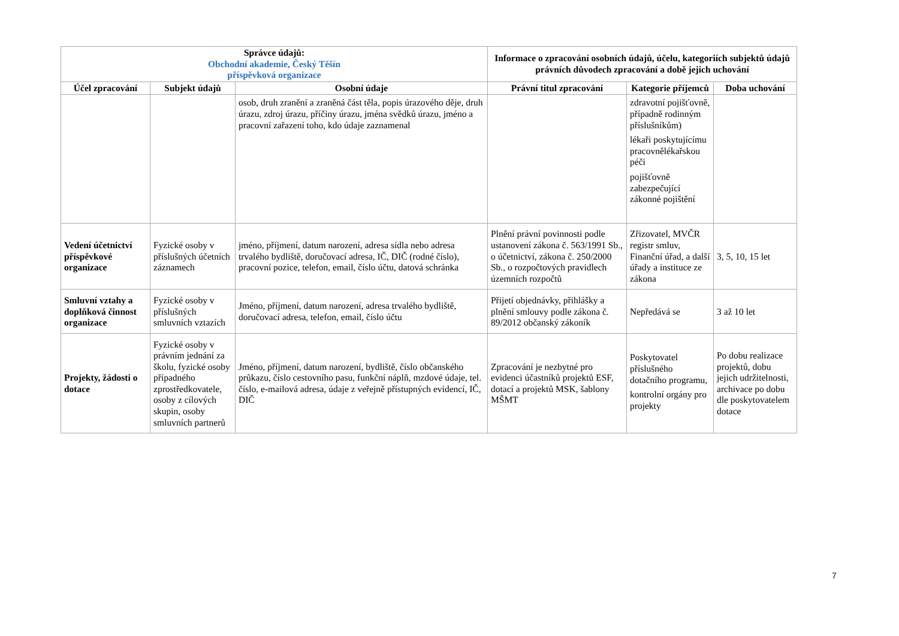| Správce údajů: Obchodní akademie, Český Těšín příspěvková organizace | | | Informace o zpracování osobních údajů, účelu, kategoriích subjektů údajů právních důvodech zpracování a době jejich uchování | | |
| --- | --- | --- | --- | --- | --- |
| Účel zpracování | Subjekt údajů | Osobní údaje | Právní titul zpracování | Kategorie příjemců | Doba uchování |
| | | osob, druh zranění a zraněná část těla, popis úrazového děje, druh úrazu, zdroj úrazu, příčiny úrazu, jména svědků úrazu, jméno a pracovní zařazení toho, kdo údaje zaznamenal | | zdravotní pojišťovně, případně rodinným příslušníkům) lékaři poskytujícímu pracovnělékařskou péči pojišťovně zabezpečující zákonné pojištění | |
| Vedení účetnictví příspěvkové organizace | Fyzické osoby v příslušných účetních záznamech | jméno, příjmení, datum narození, adresa sídla nebo adresa trvalého bydliště, doručovací adresa, IČ, DIČ (rodné číslo), pracovní pozice, telefon, email, číslo účtu, datová schránka | Plnění právní povinnosti podle ustanovení zákona č. 563/1991 Sb., o účetnictví, zákona č. 250/2000 Sb., o rozpočtových pravidlech územních rozpočtů | Zřizovatel, MVČR registr smluv, Finanční úřad, a další úřady a instituce ze zákona | 3, 5, 10, 15 let |
| Smluvní vztahy a doplňková činnost organizace | Fyzické osoby v příslušných smluvních vztazích | Jméno, příjmení, datum narození, adresa trvalého bydliště, doručovací adresa, telefon, email, číslo účtu | Přijetí objednávky, přihlášky a plnění smlouvy podle zákona č. 89/2012 občanský zákoník | Nepředává se | 3 až 10 let |
| Projekty, žádosti o dotace | Fyzické osoby v právním jednání za školu, fyzické osoby případného zprostředkovatele, osoby z cílových skupin, osoby smluvních partnerů | Jméno, příjmení, datum narození, bydliště, číslo občanského průkazu, číslo cestovního pasu, funkční náplň, mzdové údaje, tel. číslo, e-mailová adresa, údaje z veřejně přístupných evidencí, IČ, DIČ | Zpracování je nezbytné pro evidenci účastníků projektů ESF, dotací a projektů MSK, šablony MŠMT | Poskytovatel příslušného dotačního programu, kontrolní orgány pro projekty | Po dobu realizace projektů, dobu jejich udržitelnosti, archivace po dobu dle poskytovatelem dotace |
7